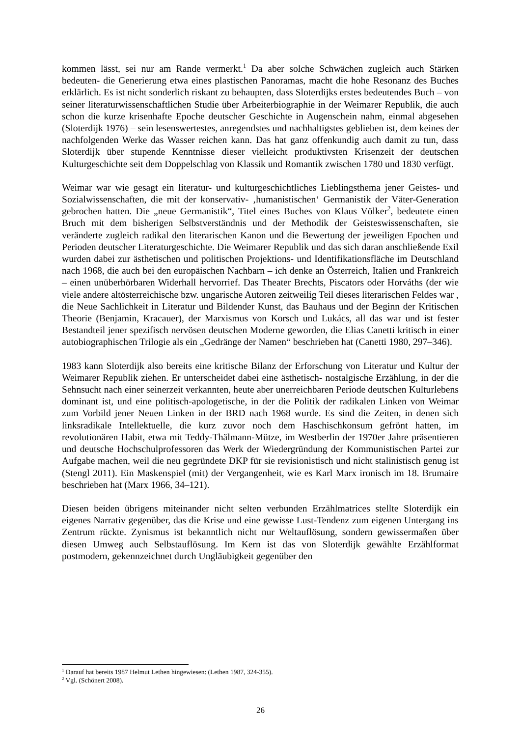kommen lässt, sei nur am Rande vermerkt.<sup>1</sup> Da aber solche Schwächen zugleich auch Stärken bedeuten- die Generierung etwa eines plastischen Panoramas, macht die hohe Resonanz des Buches erklärlich. Es ist nicht sonderlich riskant zu behaupten, dass Sloterdijks erstes bedeutendes Buch – von seiner literaturwissenschaftlichen Studie über Arbeiterbiographie in der Weimarer Republik, die auch schon die kurze krisenhafte Epoche deutscher Geschichte in Augenschein nahm, einmal abgesehen (Sloterdijk 1976) – sein lesenswertestes, anregendstes und nachhaltigstes geblieben ist, dem keines der nachfolgenden Werke das Wasser reichen kann. Das hat ganz offenkundig auch damit zu tun, dass Sloterdijk über stupende Kenntnisse dieser vielleicht produktivsten Krisenzeit der deutschen Kulturgeschichte seit dem Doppelschlag von Klassik und Romantik zwischen 1780 und 1830 verfügt.
Weimar war wie gesagt ein literatur- und kulturgeschichtliches Lieblingsthema jener Geistes- und Sozialwissenschaften, die mit der konservativ- ‚humanistischen‘ Germanistik der Väter-Generation gebrochen hatten. Die „neue Germanistik“, Titel eines Buches von Klaus Völker<sup>2</sup>, bedeutete einen Bruch mit dem bisherigen Selbstverständnis und der Methodik der Geisteswissenschaften, sie veränderte zugleich radikal den literarischen Kanon und die Bewertung der jeweiligen Epochen und Perioden deutscher Literaturgeschichte. Die Weimarer Republik und das sich daran anschließende Exil wurden dabei zur ästhetischen und politischen Projektions- und Identifikationsfläche im Deutschland nach 1968, die auch bei den europäischen Nachbarn – ich denke an Österreich, Italien und Frankreich – einen unüberhörbaren Widerhall hervorrief. Das Theater Brechts, Piscators oder Horváths (der wie viele andere altösterreichische bzw. ungarische Autoren zeitweilig Teil dieses literarischen Feldes war , die Neue Sachlichkeit in Literatur und Bildender Kunst, das Bauhaus und der Beginn der Kritischen Theorie (Benjamin, Kracauer), der Marxismus von Korsch und Lukács, all das war und ist fester Bestandteil jener spezifisch nervösen deutschen Moderne geworden, die Elias Canetti kritisch in einer autobiographischen Trilogie als ein „Gedränge der Namen“ beschrieben hat (Canetti 1980, 297–346).
1983 kann Sloterdijk also bereits eine kritische Bilanz der Erforschung von Literatur und Kultur der Weimarer Republik ziehen. Er unterscheidet dabei eine ästhetisch- nostalgische Erzählung, in der die Sehnsucht nach einer seinerzeit verkannten, heute aber unerreichbaren Periode deutschen Kulturlebens dominant ist, und eine politisch-apologetische, in der die Politik der radikalen Linken von Weimar zum Vorbild jener Neuen Linken in der BRD nach 1968 wurde. Es sind die Zeiten, in denen sich linksradikale Intellektuelle, die kurz zuvor noch dem Haschischkonsum gefrönt hatten, im revolutionären Habit, etwa mit Teddy-Thälmann-Mütze, im Westberlin der 1970er Jahre präsentieren und deutsche Hochschulprofessoren das Werk der Wiedergründung der Kommunistischen Partei zur Aufgabe machen, weil die neu gegründete DKP für sie revisionistisch und nicht stalinistisch genug ist (Stengl 2011). Ein Maskenspiel (mit) der Vergangenheit, wie es Karl Marx ironisch im 18. Brumaire beschrieben hat (Marx 1966, 34–121).
Diesen beiden übrigens miteinander nicht selten verbunden Erzählmatrices stellte Sloterdijk ein eigenes Narrativ gegenüber, das die Krise und eine gewisse Lust-Tendenz zum eigenen Untergang ins Zentrum rückte. Zynismus ist bekanntlich nicht nur Weltauflösung, sondern gewissermaßen über diesen Umweg auch Selbstauflösung. Im Kern ist das von Sloterdijk gewählte Erzählformat postmodern, gekennzeichnet durch Ungläubigkeit gegenüber den
<sup>1</sup> Darauf hat bereits 1987 Helmut Lethen hingewiesen: (Lethen 1987, 324-355).
<sup>2</sup> Vgl. (Schönert 2008).
26